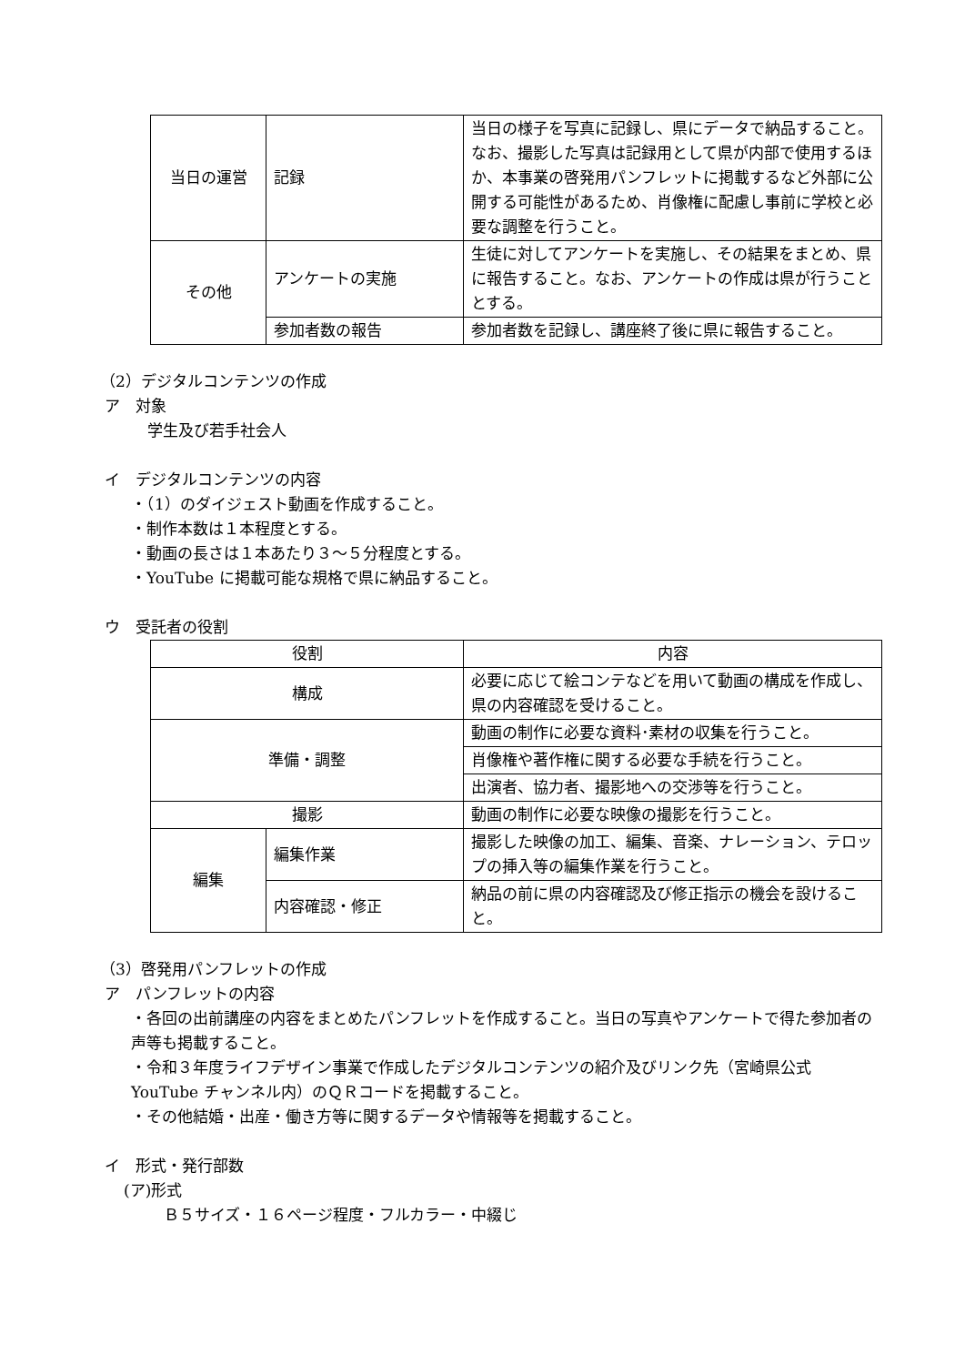| 当日の運営 | 記録 | 当日の様子を写真に記録し、県にデータで納品すること。なお、撮影した写真は記録用として県が内部で使用するほか、本事業の啓発用パンフレットに掲載するなど外部に公開する可能性があるため、肖像権に配慮し事前に学校と必要な調整を行うこと。 |
| その他 | アンケートの実施 | 生徒に対してアンケートを実施し、その結果をまとめ、県に報告すること。なお、アンケートの作成は県が行うこととする。 |
| | 参加者数の報告 | 参加者数を記録し、講座終了後に県に報告すること。 |
（2）デジタルコンテンツの作成
ア　対象
学生及び若手社会人
イ　デジタルコンテンツの内容
・（1）のダイジェスト動画を作成すること。
・制作本数は１本程度とする。
・動画の長さは１本あたり３～５分程度とする。
・YouTube に掲載可能な規格で県に納品すること。
ウ　受託者の役割
| 役割 | | 内容 |
| --- | --- | --- |
| 構成 | | 必要に応じて絵コンテなどを用いて動画の構成を作成し、県の内容確認を受けること。 |
| 準備・調整 | | 動画の制作に必要な資料･素材の収集を行うこと。 |
| | | 肖像権や著作権に関する必要な手続を行うこと。 |
| | | 出演者、協力者、撮影地への交渉等を行うこと。 |
| 撮影 | | 動画の制作に必要な映像の撮影を行うこと。 |
| 編集 | 編集作業 | 撮影した映像の加工、編集、音楽、ナレーション、テロップの挿入等の編集作業を行うこと。 |
| | 内容確認・修正 | 納品の前に県の内容確認及び修正指示の機会を設けること。 |
（3）啓発用パンフレットの作成
ア　パンフレットの内容
・各回の出前講座の内容をまとめたパンフレットを作成すること。当日の写真やアンケートで得た参加者の声等も掲載すること。
・令和３年度ライフデザイン事業で作成したデジタルコンテンツの紹介及びリンク先（宮崎県公式 YouTube チャンネル内）のＱＲコードを掲載すること。
・その他結婚・出産・働き方等に関するデータや情報等を掲載すること。
イ　形式・発行部数
(ア)形式
Ｂ５サイズ・１６ページ程度・フルカラー・中綴じ